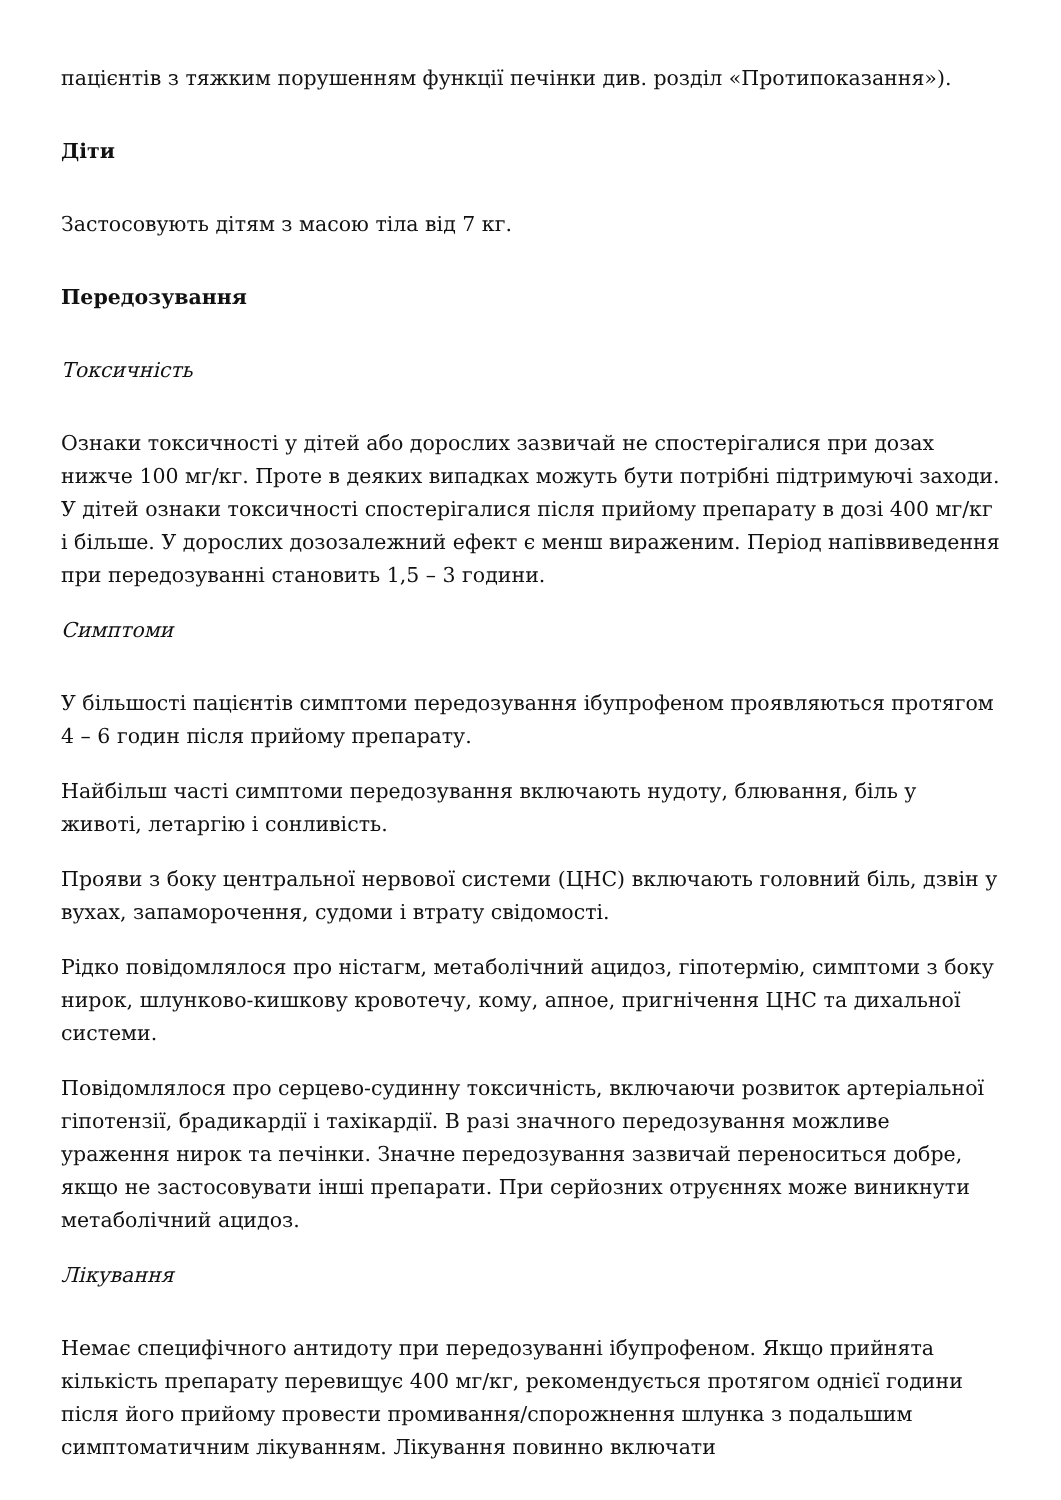пацієнтів з тяжким порушенням функції печінки див. розділ «Протипоказання»).
Діти
Застосовують дітям з масою тіла від 7 кг.
Передозування
Токсичність
Ознаки токсичності у дітей або дорослих зазвичай не спостерігалися при дозах нижче 100 мг/кг. Проте в деяких випадках можуть бути потрібні підтримуючі заходи. У дітей ознаки токсичності спостерігалися після прийому препарату в дозі 400 мг/кг і більше. У дорослих дозозалежний ефект є менш вираженим. Період напіввиведення при передозуванні становить 1,5 – 3 години.
Симптоми
У більшості пацієнтів симптоми передозування ібупрофеном проявляються протягом
4 – 6 годин після прийому препарату.
Найбільш часті симптоми передозування включають нудоту, блювання, біль у животі, летаргію і сонливість.
Прояви з боку центральної нервової системи (ЦНС) включають головний біль, дзвін у вухах, запаморочення, судоми і втрату свідомості.
Рідко повідомлялося про ністагм, метаболічний ацидоз, гіпотермію, симптоми з боку нирок, шлунково-кишкову кровотечу, кому, апное, пригнічення ЦНС та дихальної системи.
Повідомлялося про серцево-судинну токсичність, включаючи розвиток артеріальної гіпотензії, брадикардії і тахікардії. В разі значного передозування можливе ураження нирок та печінки. Значне передозування зазвичай переноситься добре, якщо не застосовувати інші препарати. При серйозних отруєннях може виникнути метаболічний ацидоз.
Лікування
Немає специфічного антидоту при передозуванні ібупрофеном. Якщо прийнята кількість препарату перевищує 400 мг/кг, рекомендується протягом однієї години після його прийому провести промивання/спорожнення шлунка з подальшим симптоматичним лікуванням. Лікування повинно включати